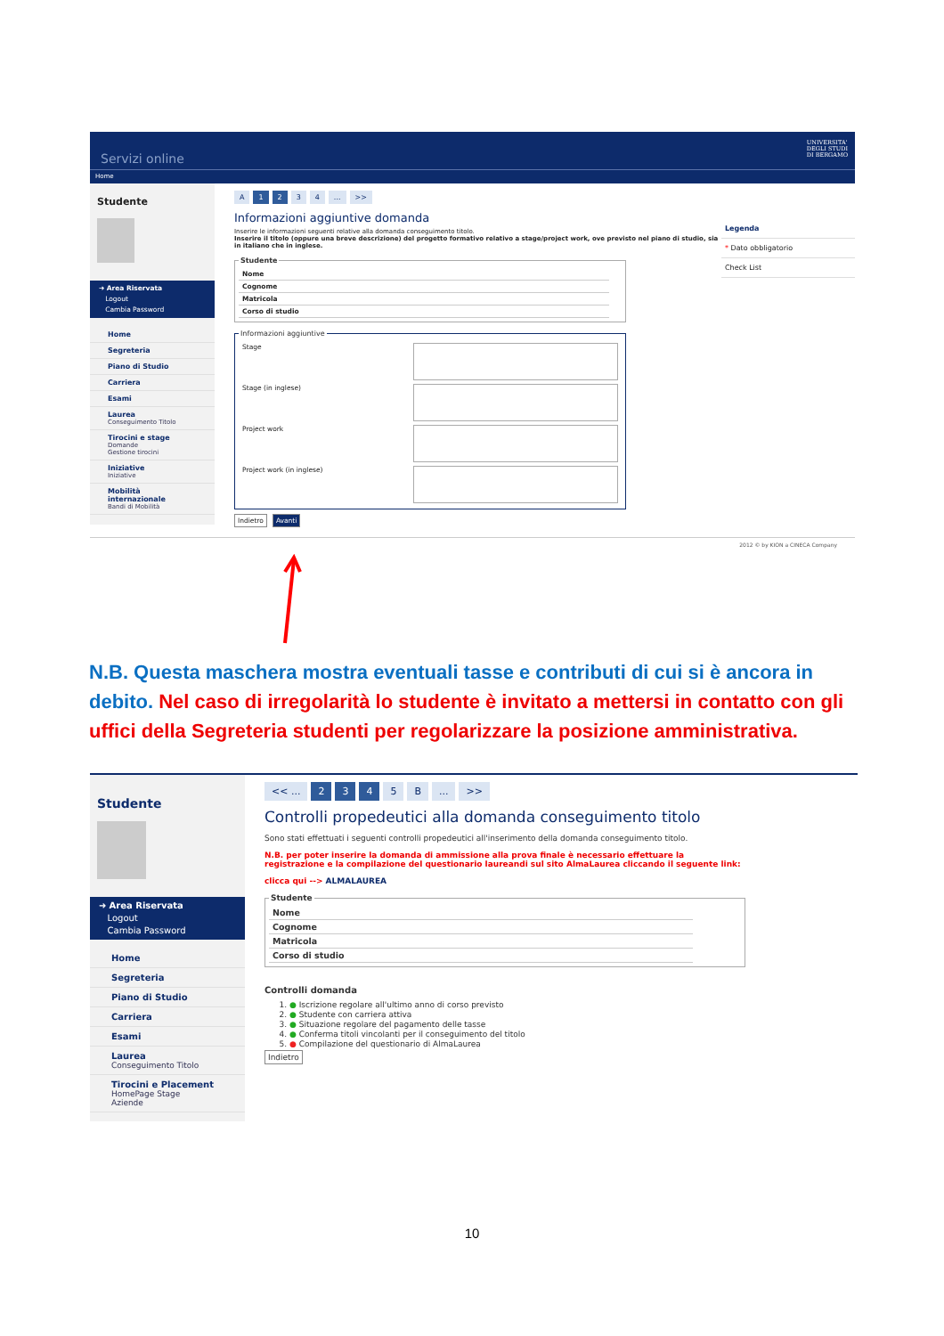Servizi online UNIVERSITA'
DEGLI STUDI
DI BERGAMO
Home
Studente
➜ Area Riservata
Logout
Cambia Password
Home
Segreteria
Piano di Studio
Carriera
Esami
Laurea
Conseguimento Titolo
Tirocini e stage
Domande
Gestione tirocini
Iniziative
Iniziative
Mobilità internazionale
Bandi di Mobilità
A 1 2 3 4... >>
Informazioni aggiuntive domanda
Inserire le informazioni seguenti relative alla domanda conseguimento titolo.
Inserire il titolo (oppure una breve descrizione) del progetto formativo relativo a stage/project work, ove previsto nel piano di studio, sia in italiano che in inglese.
Studente
| Nome | |
| Cognome | |
| Matricola | |
| Corso di studio | |
Informazioni aggiuntive
| Stage | |
| Stage (in inglese) | |
| Project work | |
| Project work (in inglese) | |
Indietro Avanti
Legenda
* Dato obbligatorio
Check List
2012 © by KION a CINECA Company
N.B. Questa maschera mostra eventuali tasse e contributi di cui si è ancora in debito. Nel caso di irregolarità lo studente è invitato a mettersi in contatto con gli uffici della Segreteria studenti per regolarizzare la posizione amministrativa.
Studente
➜ Area Riservata
Logout
Cambia Password
Home
Segreteria
Piano di Studio
Carriera
Esami
Laurea
Conseguimento Titolo
Tirocini e Placement
HomePage Stage
Aziende
<< ... 2 3 4 5 B... >>
Controlli propedeutici alla domanda conseguimento titolo
Sono stati effettuati i seguenti controlli propedeutici all'inserimento della domanda conseguimento titolo.
N.B. per poter inserire la domanda di ammissione alla prova finale è necessario effettuare la registrazione e la compilazione del questionario laureandi sul sito AlmaLaurea cliccando il seguente link:
clicca qui --> ALMALAUREA
Studente
| Nome | |
| Cognome | |
| Matricola | |
| Corso di studio | |
Controlli domanda
1. ● Iscrizione regolare all'ultimo anno di corso previsto
2. ● Studente con carriera attiva
3. ● Situazione regolare del pagamento delle tasse
4. ● Conferma titoli vincolanti per il conseguimento del titolo
5. ● Compilazione del questionario di AlmaLaurea
Indietro
10